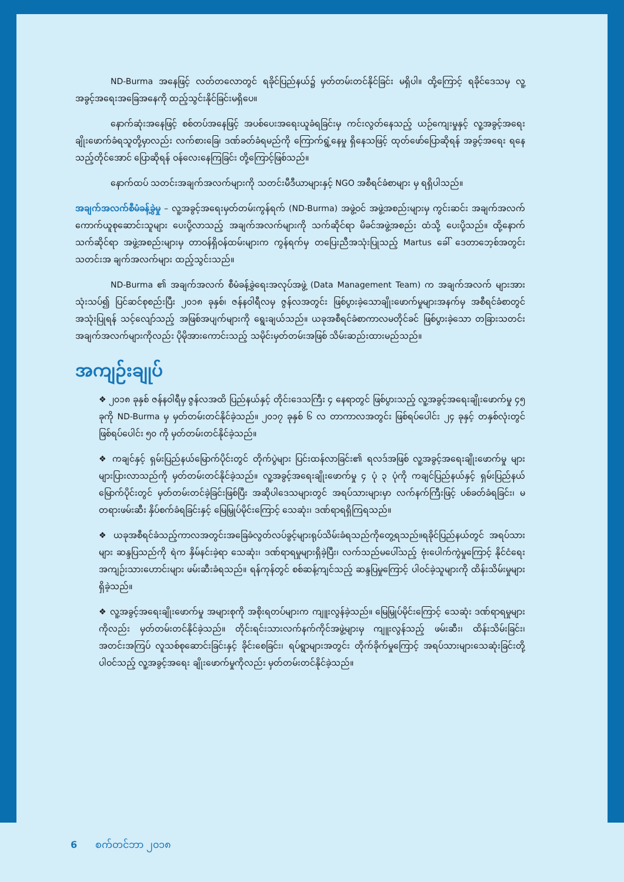ND-Burma အနေဖြင့် လတ်တလောတွင် ရခိုင်ပြည်နယ်၌ မှတ်တမ်းတင်နိုင်ခြင်း မရှိပါ။ ထို့ကြောင့် ရခိုင်ဒေသမှ လူ့အခွင့်အရေးအခြေအနေကို ထည့်သွင်းနိုင်ခြင်းမရှိပေ။
နောက်ဆုံးအနေဖြင့် စစ်တပ်အနေဖြင့် အပစ်ပေးအရေးယူခံရခြင်းမှ ကင်းလွတ်နေသည့် ယဉ်ကျေးမှုနှင့် လူ့အခွင့်အရေး ချိုးဖောက်ခံရသူတို့မှာလည်း လက်စားခြေ၊ ဒဏ်ခတ်ခံရမည်ကို ကြောက်ရွံ့နေမှု ရှိနေသဖြင့် ထုတ်ဖော်ပြောဆိုရန် အခွင့်အရေး ရနေသည့်တိုင်အောင် ပြောဆိုရန် ဝန်လေးနေကြခြင်း တို့ကြောင့်ဖြစ်သည်။
နောက်ထပ် သတင်းအချက်အလက်များကို သတင်းမီဒီယာများနှင့် NGO အစီရင်ခံစာများ မှ ရရှိပါသည်။
အချက်အလက်စီမံခန့်ခွဲမှု – လူ့အခွင့်အရေးမှတ်တမ်းကွန်ရက် (ND-Burma) အဖွဲ့ဝင် အဖွဲ့အစည်းများမှ ကွင်းဆင်း အချက်အလက် ကောက်ယူစုဆောင်းသူများ ပေးပို့လာသည့် အချက်အလက်များကို သက်ဆိုင်ရာ မိခင်အဖွဲ့အစည်း ထံသို့ ပေးပို့သည်။ ထို့နောက် သက်ဆိုင်ရာ အဖွဲ့အစည်းများမှ တာဝန်ရှိဝန်ထမ်းများက ကွန်ရက်မှ တပြေးညီအသုံးပြုသည့် Martus ခေါ် ဒေတာဘေ့စ်အတွင်း သတင်းအ ချက်အလက်များ ထည့်သွင်းသည်။
ND-Burma ၏ အချက်အလက် စီမံခန့်ခွဲရေးအလုပ်အဖွဲ့ (Data Management Team) က အချက်အလက် များအား သုံးသပ်၍ ပြင်ဆင်စုစည်းပြီး ၂၀၁၈ ခုနှစ်၊ ဇန်နဝါရီလမှ ဇွန်လအတွင်း ဖြစ်ပွားခဲ့သောချိုးဖောက်မှုများအနက်မှ အစီရင်ခံစာတွင် အသုံးပြုရန် သင့်လျော်သည့် အဖြစ်အပျက်များကို ရွေးချယ်သည်။ ယခုအစီရင်ခံစာကာလမတိုင်ခင် ဖြစ်ပွားခဲ့သော တခြားသတင်း အချက်အလက်များကိုလည်း ပိုမိုအားကောင်းသည့် သမိုင်းမှတ်တမ်းအဖြစ် သိမ်းဆည်းထားမည်သည်။
အကျဉ်းချုပ်
❖ ၂၀၁၈ ခုနှစ် ဇန်နဝါရီမှ ဇွန်လအထိ ပြည်နယ်နှင့် တိုင်းဒေသကြီး ၄ နေရာတွင် ဖြစ်ပွားသည့် လူ့အခွင့်အရေးချိုးဖောက်မှု ၄၅ ခုကို ND-Burma မှ မှတ်တမ်းတင်နိုင်ခဲ့သည်။ ၂၀၁၇ ခုနှစ် ၆ လ တာကာလအတွင်း ဖြစ်ရပ်ပေါင်း ၂၄ ခုနှင့် တနှစ်လုံးတွင် ဖြစ်ရပ်ပေါင်း ၅၀ ကို မှတ်တမ်းတင်နိုင်ခဲ့သည်။
❖ ကချင်နှင့် ရှမ်းပြည်နယ်မြောက်ပိုင်းတွင် တိုက်ပွဲများ ပြင်းထန်လာခြင်း၏ ရလဒ်အဖြစ် လူ့အခွင့်အရေးချိုးဖောက်မှု များ များပြားလာသည်ကို မှတ်တမ်းတင်နိုင်ခဲ့သည်။ လူ့အခွင့်အရေးချိုးဖောက်မှု ၄ ပုံ ၃ ပုံကို ကချင်ပြည်နယ်နှင့် ရှမ်းပြည်နယ်မြောက်ပိုင်းတွင် မှတ်တမ်းတင်ခဲ့ခြင်းဖြစ်ပြီး အဆိုပါဒေသများတွင် အရပ်သားများမှာ လက်နက်ကြီးဖြင့် ပစ်ခတ်ခံရခြင်း၊ မတရားဖမ်းဆီး နှိပ်စက်ခံရခြင်းနှင့် မြေမြှုပ်မိုင်းကြောင့် သေဆုံး၊ ဒဏ်ရာရရှိကြရသည်။
❖ ယခုအစီရင်ခံသည့်ကာလအတွင်းအခြေခံလွတ်လပ်ခွင့်များရုပ်သိမ်းခံရသည်ကိုတွေ့ရသည်။ရခိုင်ပြည်နယ်တွင် အရပ်သားများ ဆန္ဒပြသည်ကို ရဲက နှိမ်နင်းခဲ့ရာ သေဆုံး၊ ဒဏ်ရာရမှုများရှိခဲ့ပြီး၊ လက်သည်မပေါ်သည့် ဗုံးပေါက်ကွဲမှုကြောင့် နိုင်ငံရေးအကျဉ်းသားဟောင်းများ ဖမ်းဆီးခံရသည်။ ရန်ကုန်တွင် စစ်ဆန့်ကျင်သည့် ဆန္ဒပြမှုကြောင့် ပါဝင်ခဲ့သူများကို ထိန်းသိမ်းမှုများ ရှိခဲ့သည်။
❖ လူ့အခွင့်အရေးချိုးဖောက်မှု အများစုကို အစိုးရတပ်များက ကျူးလွန်ခဲ့သည်။ မြေမြှုပ်မိုင်းကြောင့် သေဆုံး ဒဏ်ရာရမှုများကိုလည်း မှတ်တမ်းတင်နိုင်ခဲ့သည်။ တိုင်းရင်းသားလက်နက်ကိုင်အဖွဲ့များမှ ကျူးလွန်သည့် ဖမ်းဆီး၊ ထိန်းသိမ်းခြင်း၊ အတင်းအကြပ် လူသစ်စုဆောင်းခြင်းနှင့် ခိုင်းစေခြင်း၊ ရပ်ရွာများအတွင်း တိုက်ခိုက်မှုကြောင့် အရပ်သားများသေဆုံးခြင်းတို့ပါဝင်သည့် လူ့အခွင့်အရေး ချိုးဖောက်မှုကိုလည်း မှတ်တမ်းတင်နိုင်ခဲ့သည်။
6 စက်တင်ဘာ ၂၀၁၈